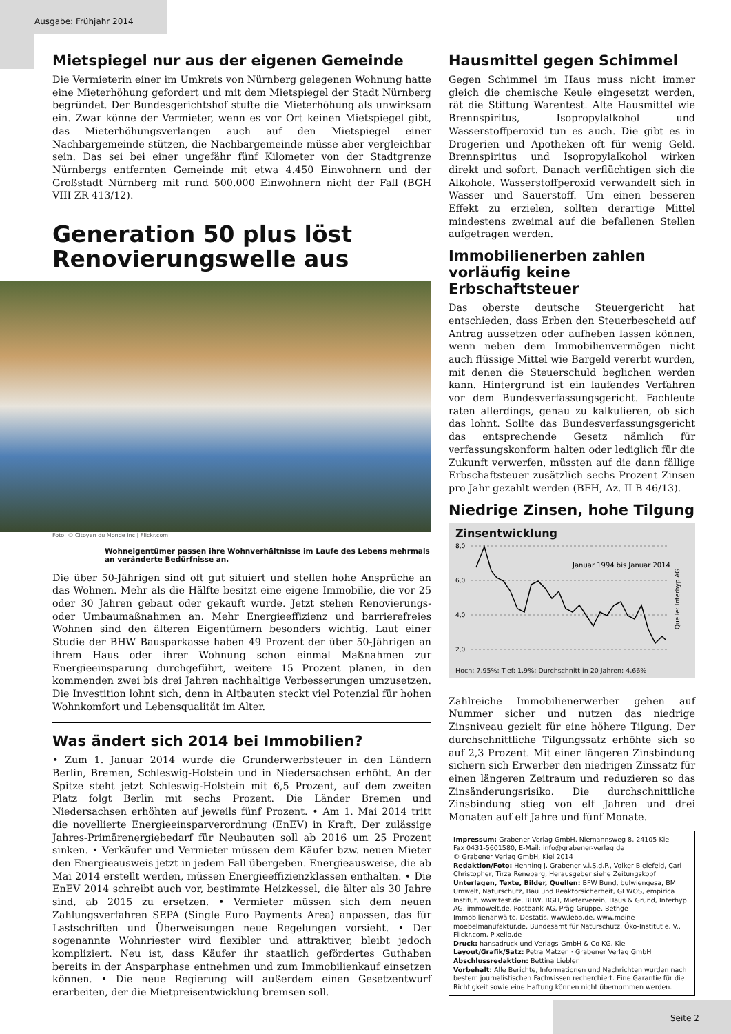Ausgabe: Frühjahr 2014
Mietspiegel nur aus der eigenen Gemeinde
Die Vermieterin einer im Umkreis von Nürnberg gelegenen Wohnung hatte eine Mieterhöhung gefordert und mit dem Mietspiegel der Stadt Nürnberg begründet. Der Bundesgerichtshof stufte die Mieterhöhung als unwirksam ein. Zwar könne der Vermieter, wenn es vor Ort keinen Mietspiegel gibt, das Mieterhöhungsverlangen auch auf den Mietspiegel einer Nachbargemeinde stützen, die Nachbargemeinde müsse aber vergleichbar sein. Das sei bei einer ungefähr fünf Kilometer von der Stadtgrenze Nürnbergs entfernten Gemeinde mit etwa 4.450 Einwohnern und der Großstadt Nürnberg mit rund 500.000 Einwohnern nicht der Fall (BGH VIII ZR 413/12).
Generation 50 plus löst Renovierungswelle aus
Foto: © Citoyen du Monde Inc | Flickr.com
Wohneigentümer passen ihre Wohnverhältnisse im Laufe des Lebens mehrmals an veränderte Bedürfnisse an.
Die über 50-Jährigen sind oft gut situiert und stellen hohe Ansprüche an das Wohnen. Mehr als die Hälfte besitzt eine eigene Immobilie, die vor 25 oder 30 Jahren gebaut oder gekauft wurde. Jetzt stehen Renovierungs- oder Umbaumaßnahmen an. Mehr Energieeffizienz und barrierefreies Wohnen sind den älteren Eigentümern besonders wichtig. Laut einer Studie der BHW Bausparkasse haben 49 Prozent der über 50-Jährigen an ihrem Haus oder ihrer Wohnung schon einmal Maßnahmen zur Energieeinsparung durchgeführt, weitere 15 Prozent planen, in den kommenden zwei bis drei Jahren nachhaltige Verbesserungen umzusetzen. Die Investition lohnt sich, denn in Altbauten steckt viel Potenzial für hohen Wohnkomfort und Lebensqualität im Alter.
Was ändert sich 2014 bei Immobilien?
• Zum 1. Januar 2014 wurde die Grunderwerbsteuer in den Ländern Berlin, Bremen, Schleswig-Holstein und in Niedersachsen erhöht. An der Spitze steht jetzt Schleswig-Holstein mit 6,5 Prozent, auf dem zweiten Platz folgt Berlin mit sechs Prozent. Die Länder Bremen und Niedersachsen erhöhten auf jeweils fünf Prozent. • Am 1. Mai 2014 tritt die novellierte Energieeinsparverordnung (EnEV) in Kraft. Der zulässige Jahres-Primärenergiebedarf für Neubauten soll ab 2016 um 25 Prozent sinken. • Verkäufer und Vermieter müssen dem Käufer bzw. neuen Mieter den Energieausweis jetzt in jedem Fall übergeben. Energieausweise, die ab Mai 2014 erstellt werden, müssen Energieeffizienzklassen enthalten. • Die EnEV 2014 schreibt auch vor, bestimmte Heizkessel, die älter als 30 Jahre sind, ab 2015 zu ersetzen. • Vermieter müssen sich dem neuen Zahlungsverfahren SEPA (Single Euro Payments Area) anpassen, das für Lastschriften und Überweisungen neue Regelungen vorsieht. • Der sogenannte Wohnriester wird flexibler und attraktiver, bleibt jedoch kompliziert. Neu ist, dass Käufer ihr staatlich gefördertes Guthaben bereits in der Ansparphase entnehmen und zum Immobilienkauf einsetzen können. • Die neue Regierung will außerdem einen Gesetzentwurf erarbeiten, der die Mietpreisentwicklung bremsen soll.
Hausmittel gegen Schimmel
Gegen Schimmel im Haus muss nicht immer gleich die chemische Keule eingesetzt werden, rät die Stiftung Warentest. Alte Hausmittel wie Brennspiritus, Isopropylalkohol und Wasserstoffperoxid tun es auch. Die gibt es in Drogerien und Apotheken oft für wenig Geld. Brennspiritus und Isopropylalkohol wirken direkt und sofort. Danach verflüchtigen sich die Alkohole. Wasserstoffperoxid verwandelt sich in Wasser und Sauerstoff. Um einen besseren Effekt zu erzielen, sollten derartige Mittel mindestens zweimal auf die befallenen Stellen aufgetragen werden.
Immobilienerben zahlen vorläufig keine Erbschaftsteuer
Das oberste deutsche Steuergericht hat entschieden, dass Erben den Steuerbescheid auf Antrag aussetzen oder aufheben lassen können, wenn neben dem Immobilienvermögen nicht auch flüssige Mittel wie Bargeld vererbt wurden, mit denen die Steuerschuld beglichen werden kann. Hintergrund ist ein laufendes Verfahren vor dem Bundesverfassungsgericht. Fachleute raten allerdings, genau zu kalkulieren, ob sich das lohnt. Sollte das Bundesverfassungsgericht das entsprechende Gesetz nämlich für verfassungskonform halten oder lediglich für die Zukunft verwerfen, müssten auf die dann fällige Erbschaftsteuer zusätzlich sechs Prozent Zinsen pro Jahr gezahlt werden (BFH, Az. II B 46/13).
Niedrige Zinsen, hohe Tilgung
Zinsentwicklung
8,0
6,0
4,0
2,0
Januar 1994 bis Januar 2014
Quelle: Interhyp AG
Hoch: 7,95%; Tief: 1,9%; Durchschnitt in 20 Jahren: 4,66%
Zahlreiche Immobilienerwerber gehen auf Nummer sicher und nutzen das niedrige Zinsniveau gezielt für eine höhere Tilgung. Der durchschnittliche Tilgungssatz erhöhte sich so auf 2,3 Prozent. Mit einer längeren Zinsbindung sichern sich Erwerber den niedrigen Zinssatz für einen längeren Zeitraum und reduzieren so das Zinsänderungsrisiko. Die durchschnittliche Zinsbindung stieg von elf Jahren und drei Monaten auf elf Jahre und fünf Monate.
Impressum: Grabener Verlag GmbH, Niemannsweg 8, 24105 Kiel
Fax 0431-5601580, E-Mail: info@grabener-verlag.de
© Grabener Verlag GmbH, Kiel 2014
Redaktion/Foto: Henning J. Grabener v.i.S.d.P., Volker Bielefeld, Carl Christopher, Tirza Renebarg, Herausgeber siehe Zeitungskopf
Unterlagen, Texte, Bilder, Quellen: BFW Bund, bulwiengesa, BM Umwelt, Naturschutz, Bau und Reaktorsicherheit, GEWOS, empirica Institut, www.test.de, BHW, BGH, Mieterverein, Haus & Grund, Interhyp AG, immowelt.de, Postbank AG, Präg-Gruppe, Bethge Immobilienanwälte, Destatis, www.lebo.de, www.meine-moebelmanufaktur.de, Bundesamt für Naturschutz, Öko-Institut e. V., Flickr.com, Pixelio.de
Druck: hansadruck und Verlags-GmbH & Co KG, Kiel
Layout/Grafik/Satz: Petra Matzen · Grabener Verlag GmbH
Abschlussredaktion: Bettina Liebler
Vorbehalt: Alle Berichte, Informationen und Nachrichten wurden nach bestem journalistischen Fachwissen recherchiert. Eine Garantie für die Richtigkeit sowie eine Haftung können nicht übernommen werden.
Seite 2